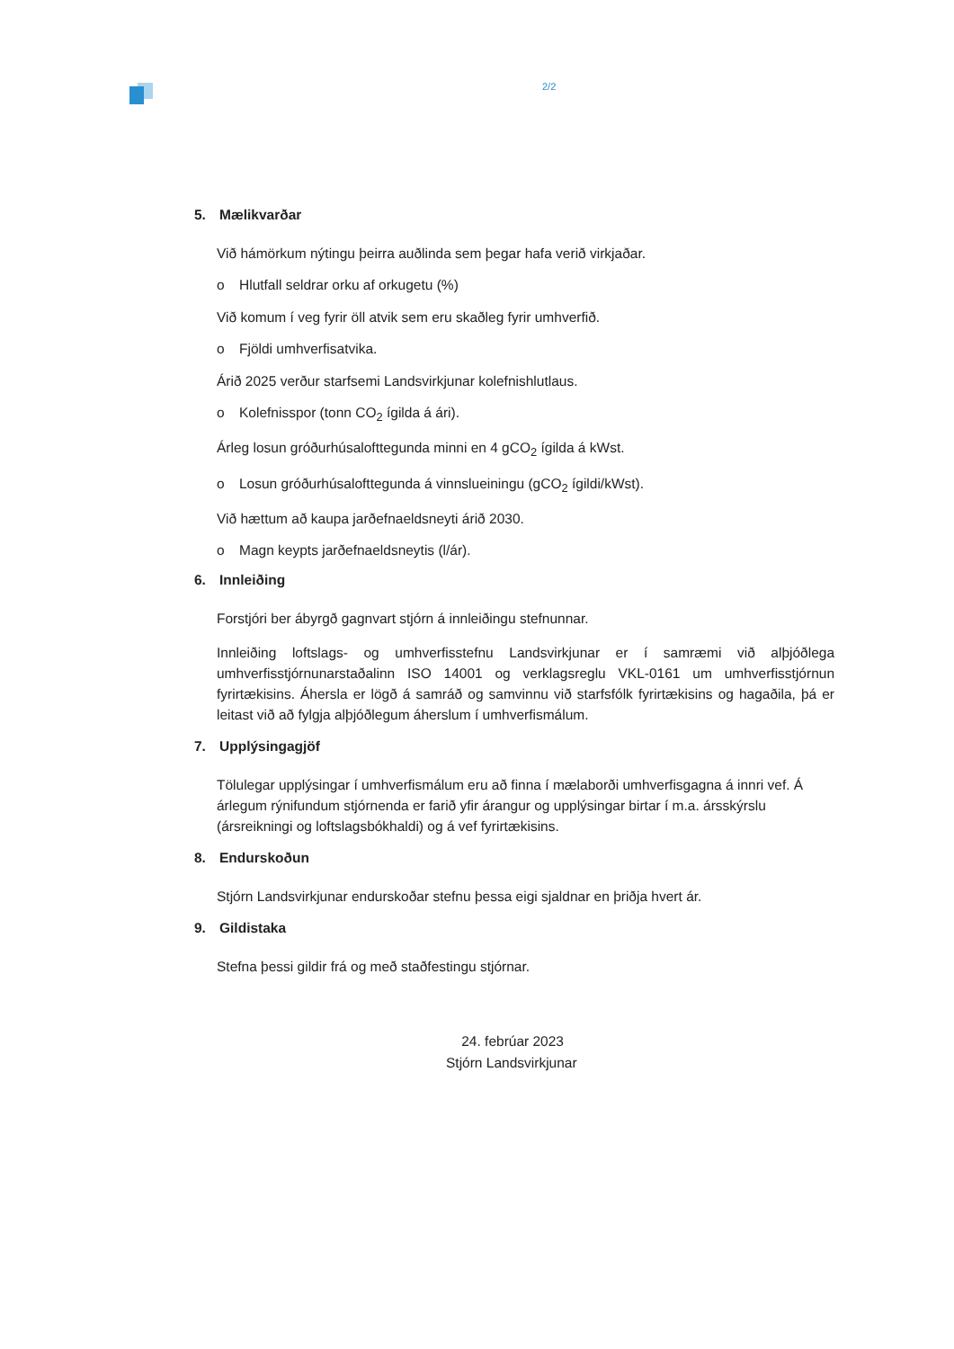2/2
5. Mælikvarðar
Við hámörkum nýtingu þeirra auðlinda sem þegar hafa verið virkjaðar.
o Hlutfall seldrar orku af orkugetu (%)
Við komum í veg fyrir öll atvik sem eru skaðleg fyrir umhverfið.
o Fjöldi umhverfisatvika.
Árið 2025 verður starfsemi Landsvirkjunar kolefnishlutlaus.
o Kolefnisspor (tonn CO<sub>2</sub> ígilda á ári).
Árleg losun gróðurhúsalofttegunda minni en 4 gCO<sub>2</sub> ígilda á kWst.
o Losun gróðurhúsalofttegunda á vinnslueiningu (gCO<sub>2</sub> ígildi/kWst).
Við hættum að kaupa jarðefnaeldsneyti árið 2030.
o Magn keypts jarðefnaeldsneytis (l/ár).
6. Innleiðing
Forstjóri ber ábyrgð gagnvart stjórn á innleiðingu stefnunnar.
Innleiðing loftslags- og umhverfisstefnu Landsvirkjunar er í samræmi við alþjóðlega umhverfisstjórnunarstaðalinn ISO 14001 og verklagsreglu VKL-0161 um umhverfisstjórnun fyrirtækisins. Áhersla er lögð á samráð og samvinnu við starfsfólk fyrirtækisins og hagaðila, þá er leitast við að fylgja alþjóðlegum áherslum í umhverfismálum.
7. Upplýsingagjöf
Tölulegar upplýsingar í umhverfismálum eru að finna í mælaborði umhverfisgagna á innri vef. Á árlegum rýnifundum stjórnenda er farið yfir árangur og upplýsingar birtar í m.a. ársskýrslu (ársreikningi og loftslagsbókhaldi) og á vef fyrirtækisins.
8. Endurskoðun
Stjórn Landsvirkjunar endurskoðar stefnu þessa eigi sjaldnar en þriðja hvert ár.
9. Gildistaka
Stefna þessi gildir frá og með staðfestingu stjórnar.
24. febrúar 2023
Stjórn Landsvirkjunar